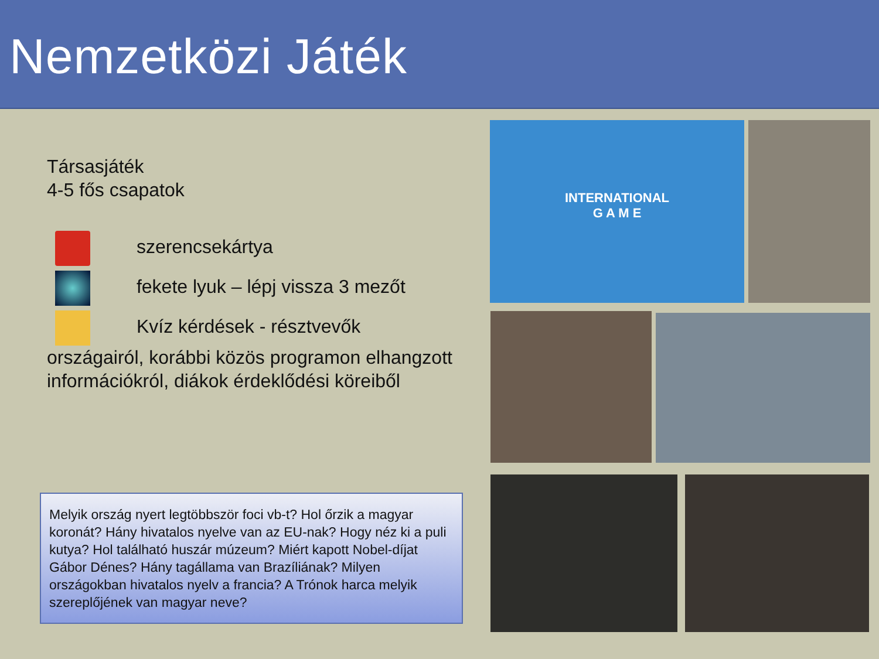Nemzetközi Játék
Társasjáték
4-5 fős csapatok
szerencsekártya
fekete lyuk – lépj vissza 3 mezőt
Kvíz kérdések - résztvevők
országairól, korábbi közös programon elhangzott információkról, diákok érdeklődési köreiből
Melyik ország nyert legtöbbször foci vb-t? Hol őrzik a magyar koronát? Hány hivatalos nyelve van az EU-nak? Hogy néz ki a puli kutya? Hol található huszár múzeum? Miért kapott Nobel-díjat Gábor Dénes? Hány tagállama van Brazíliának? Milyen országokban hivatalos nyelv a francia? A Trónok harca melyik szereplőjének van magyar neve?
INTERNATIONAL
G A M E